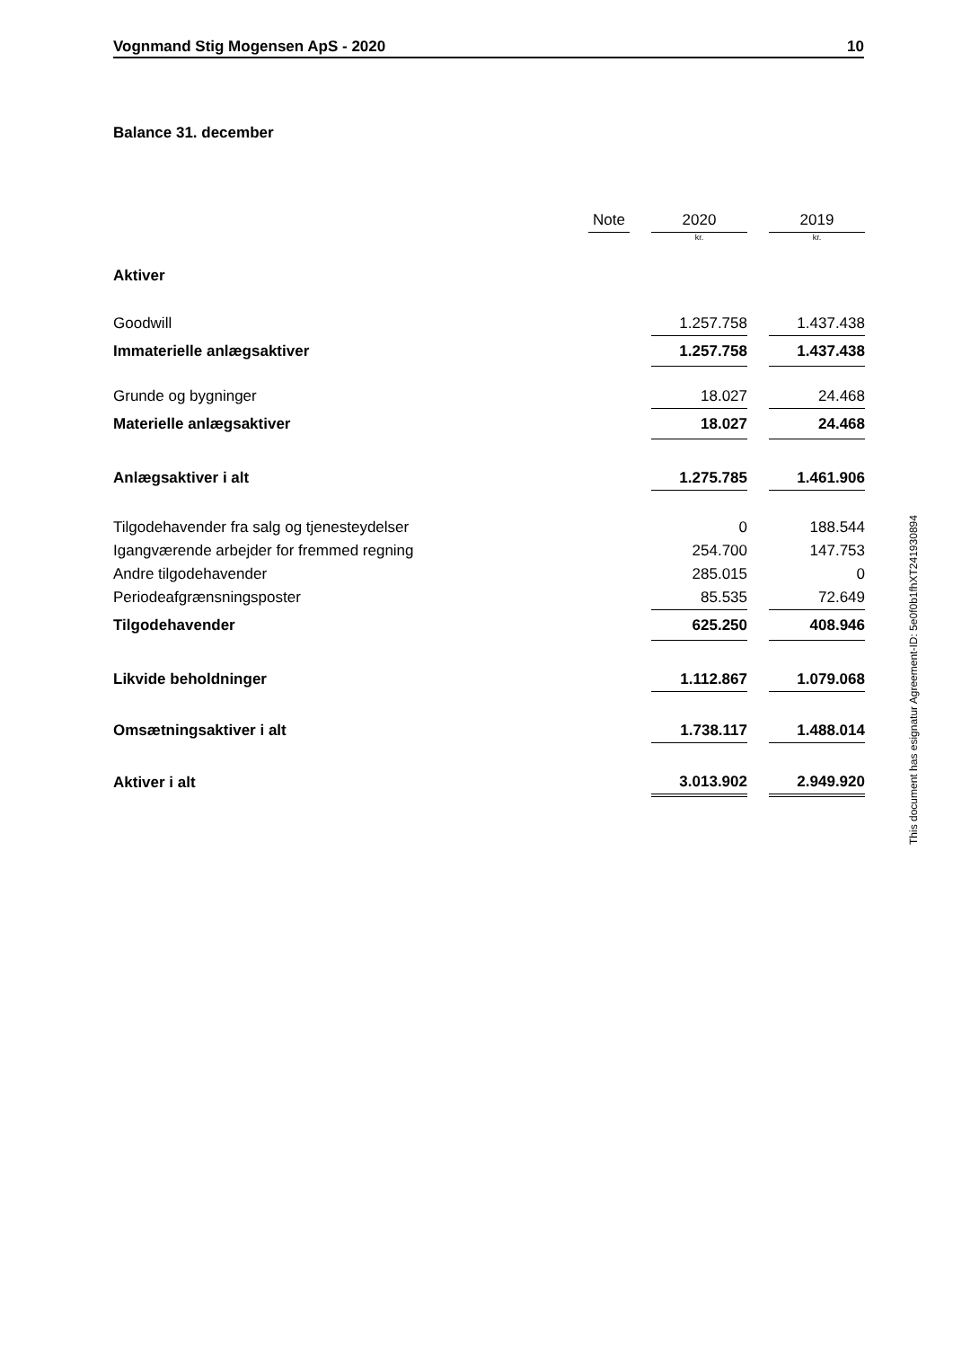Vognmand Stig Mogensen ApS - 2020 10
Balance 31. december
| | Note | | 2020 | | 2019 |
| --- | --- | --- | --- | --- | --- |
| | | | kr. | | kr. |
| Aktiver | | | | | |
| Goodwill | | | 1.257.758 | | 1.437.438 |
| Immaterielle anlægsaktiver | | | 1.257.758 | | 1.437.438 |
| Grunde og bygninger | | | 18.027 | | 24.468 |
| Materielle anlægsaktiver | | | 18.027 | | 24.468 |
| Anlægsaktiver i alt | | | 1.275.785 | | 1.461.906 |
| Tilgodehavender fra salg og tjenesteydelser | | | 0 | | 188.544 |
| Igangværende arbejder for fremmed regning | | | 254.700 | | 147.753 |
| Andre tilgodehavender | | | 285.015 | | 0 |
| Periodeafgrænsningsposter | | | 85.535 | | 72.649 |
| Tilgodehavender | | | 625.250 | | 408.946 |
| Likvide beholdninger | | | 1.112.867 | | 1.079.068 |
| Omsætningsaktiver i alt | | | 1.738.117 | | 1.488.014 |
| Aktiver i alt | | | 3.013.902 | | 2.949.920 |
This document has esignatur Agreement-ID: 5e0f0b1fhXT241930894